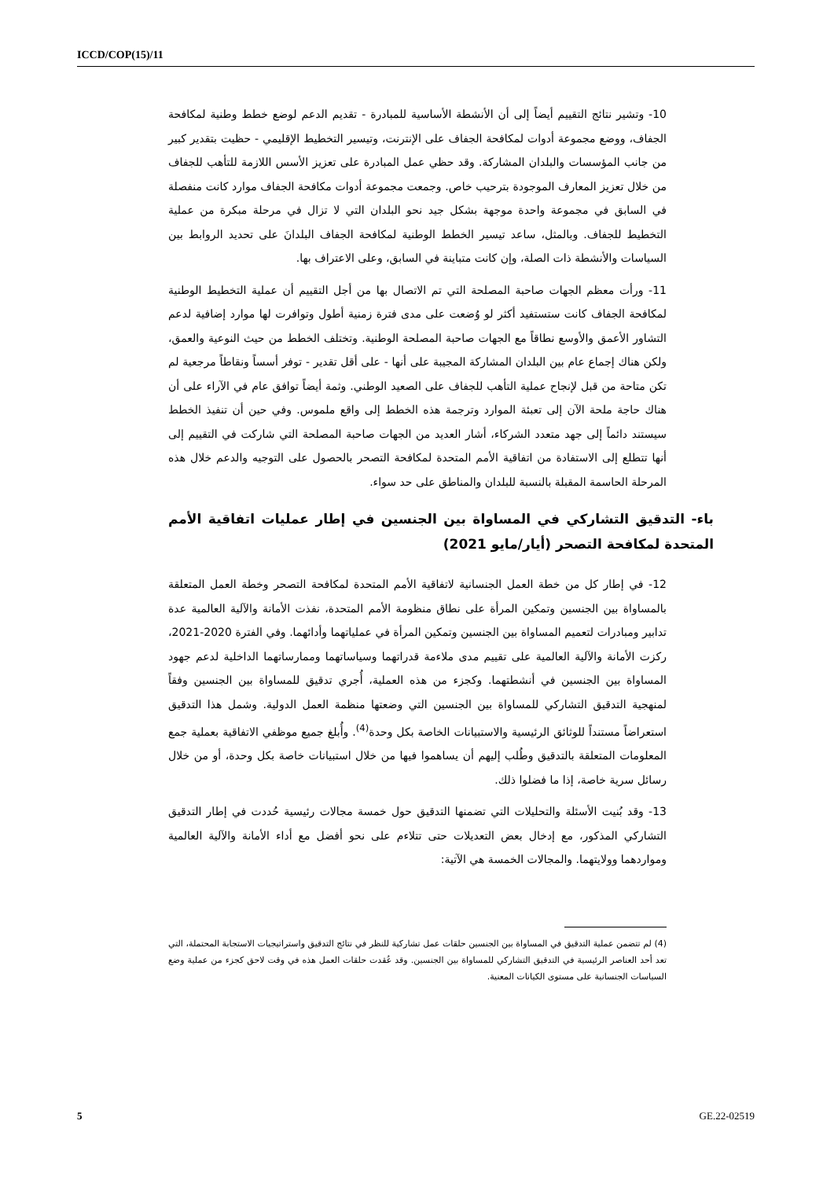ICCD/COP(15)/11
10- وتشير نتائج التقييم أيضاً إلى أن الأنشطة الأساسية للمبادرة - تقديم الدعم لوضع خطط وطنية لمكافحة الجفاف، ووضع مجموعة أدوات لمكافحة الجفاف على الإنترنت، وتيسير التخطيط الإقليمي - حظيت بتقدير كبير من جانب المؤسسات والبلدان المشاركة. وقد حظي عمل المبادرة على تعزيز الأسس اللازمة للتأهب للجفاف من خلال تعزيز المعارف الموجودة بترحيب خاص. وجمعت مجموعة أدوات مكافحة الجفاف موارد كانت منفصلة في السابق في مجموعة واحدة موجهة بشكل جيد نحو البلدان التي لا تزال في مرحلة مبكرة من عملية التخطيط للجفاف. وبالمثل، ساعد تيسير الخطط الوطنية لمكافحة الجفاف البلدانَ على تحديد الروابط بين السياسات والأنشطة ذات الصلة، وإن كانت متباينة في السابق، وعلى الاعتراف بها.
11- ورأت معظم الجهات صاحبة المصلحة التي تم الاتصال بها من أجل التقييم أن عملية التخطيط الوطنية لمكافحة الجفاف كانت ستستفيد أكثر لو وُضعت على مدى فترة زمنية أطول وتوافرت لها موارد إضافية لدعم التشاور الأعمق والأوسع نطاقاً مع الجهات صاحبة المصلحة الوطنية. وتختلف الخطط من حيث النوعية والعمق، ولكن هناك إجماع عام بين البلدان المشاركة المجيبة على أنها - على أقل تقدير - توفر أسساً ونقاطاً مرجعية لم تكن متاحة من قبل لإنجاح عملية التأهب للجفاف على الصعيد الوطني. وثمة أيضاً توافق عام في الآراء على أن هناك حاجة ملحة الآن إلى تعبئة الموارد وترجمة هذه الخطط إلى واقع ملموس. وفي حين أن تنفيذ الخطط سيستند دائماً إلى جهد متعدد الشركاء، أشار العديد من الجهات صاحبة المصلحة التي شاركت في التقييم إلى أنها تتطلع إلى الاستفادة من اتفاقية الأمم المتحدة لمكافحة التصحر بالحصول على التوجيه والدعم خلال هذه المرحلة الحاسمة المقبلة بالنسبة للبلدان والمناطق على حد سواء.
باء- التدقيق التشاركي في المساواة بين الجنسين في إطار عمليات اتفاقية الأمم المتحدة لمكافحة التصحر (أيار/مايو 2021)
12- في إطار كل من خطة العمل الجنسانية لاتفاقية الأمم المتحدة لمكافحة التصحر وخطة العمل المتعلقة بالمساواة بين الجنسين وتمكين المرأة على نطاق منظومة الأمم المتحدة، نفذت الأمانة والآلية العالمية عدة تدابير ومبادرات لتعميم المساواة بين الجنسين وتمكين المرأة في عملياتهما وأدائهما. وفي الفترة 2020-2021، ركزت الأمانة والآلية العالمية على تقييم مدى ملاءمة قدراتهما وسياساتهما وممارساتهما الداخلية لدعم جهود المساواة بين الجنسين في أنشطتهما. وكجزء من هذه العملية، أُجري تدقيق للمساواة بين الجنسين وفقاً لمنهجية التدقيق التشاركي للمساواة بين الجنسين التي وضعتها منظمة العمل الدولية. وشمل هذا التدقيق استعراضاً مستنداً للوثائق الرئيسية والاستبيانات الخاصة بكل وحدة<sup>(4)</sup>. وأُبلغ جميع موظفي الاتفاقية بعملية جمع المعلومات المتعلقة بالتدقيق وطُلب إليهم أن يساهموا فيها من خلال استبيانات خاصة بكل وحدة، أو من خلال رسائل سرية خاصة، إذا ما فضلوا ذلك.
13- وقد بُنيت الأسئلة والتحليلات التي تضمنها التدقيق حول خمسة مجالات رئيسية حُددت في إطار التدقيق التشاركي المذكور، مع إدخال بعض التعديلات حتى تتلاءم على نحو أفضل مع أداء الأمانة والآلية العالمية ومواردهما وولايتهما. والمجالات الخمسة هي الآتية:
(4) لم تتضمن عملية التدقيق في المساواة بين الجنسين حلقات عمل تشاركية للنظر في نتائج التدقيق واستراتيجيات الاستجابة المحتملة، التي تعد أحد العناصر الرئيسية في التدقيق التشاركي للمساواة بين الجنسين. وقد عُقدت حلقات العمل هذه في وقت لاحق كجزء من عملية وضع السياسات الجنسانية على مستوى الكيانات المعنية.
5 GE.22-02519